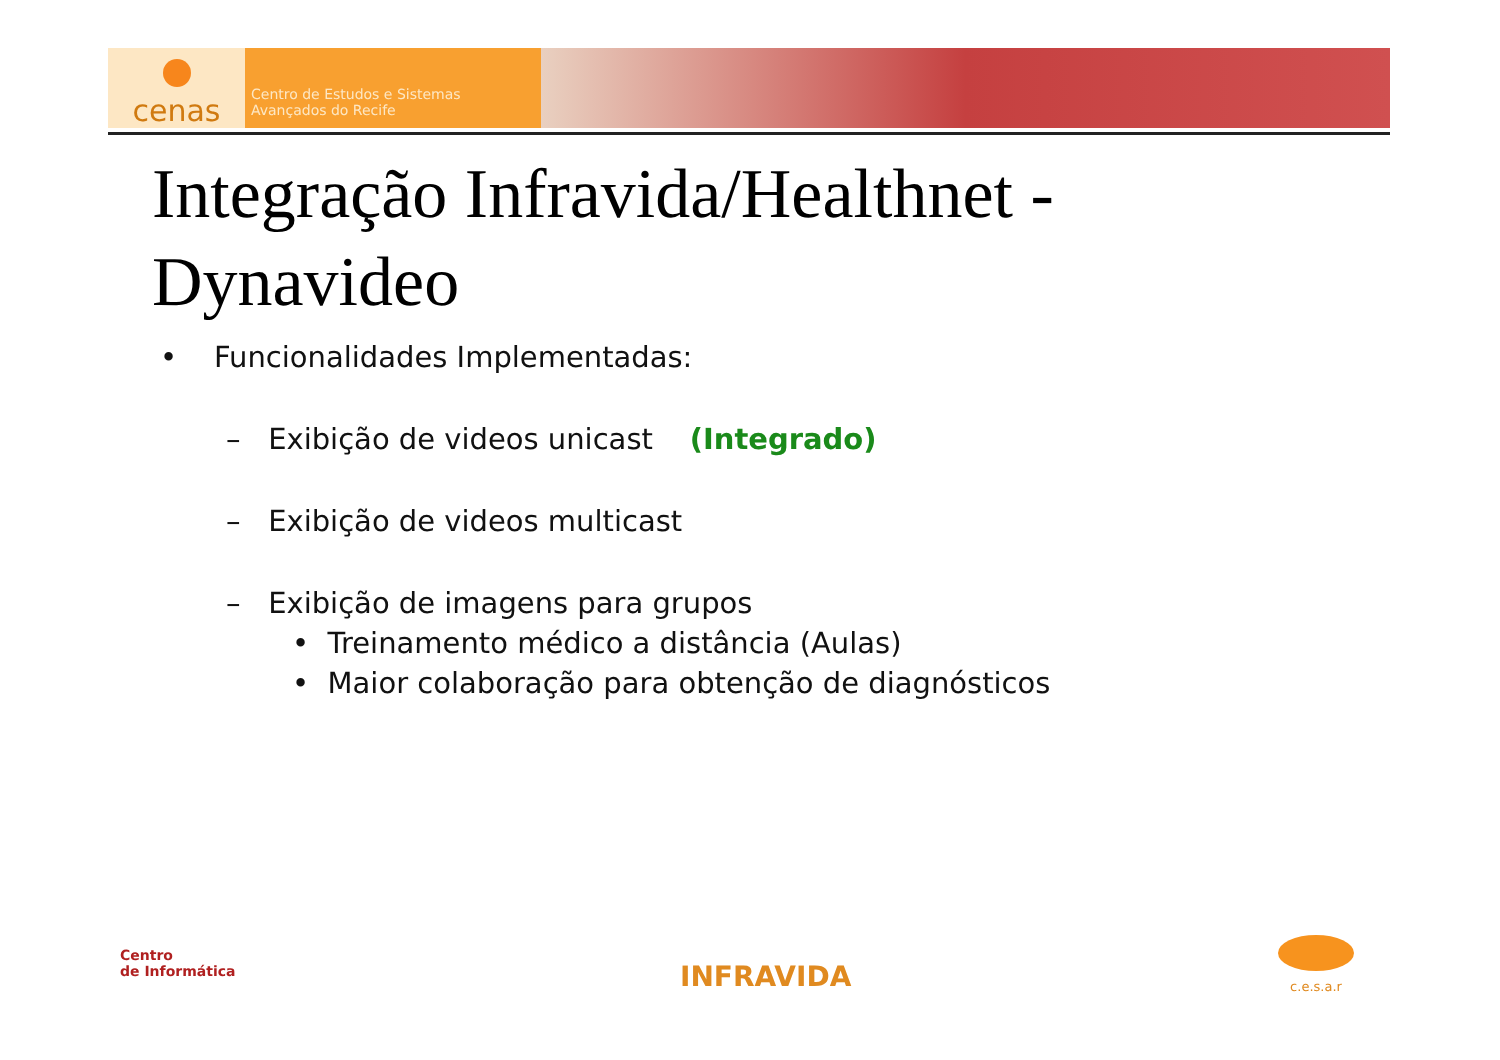cenas
Centro de Estudos e Sistemas
Avançados do Recife
Integração Infravida/Healthnet -
Dynavideo
• Funcionalidades Implementadas:
– Exibição de videos unicast (Integrado)
– Exibição de videos multicast
– Exibição de imagens para grupos
• Treinamento médico a distância (Aulas)
• Maior colaboração para obtenção de diagnósticos
Centro
de Informática
INFRAVIDA
c.e.s.a.r